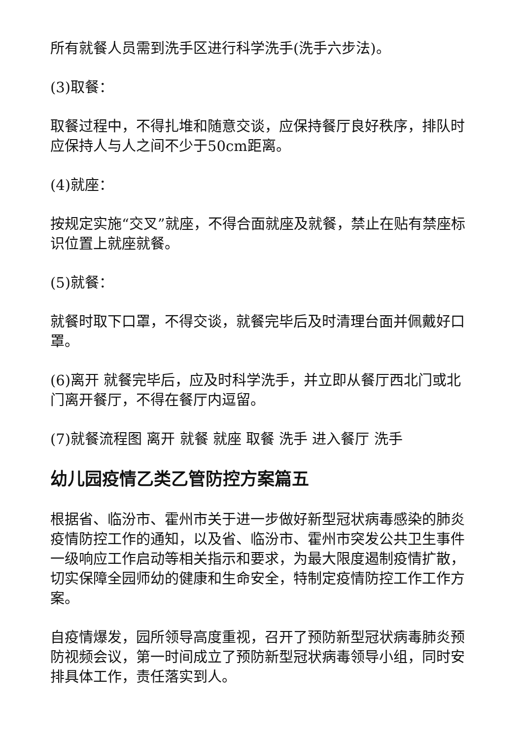所有就餐人员需到洗手区进行科学洗手(洗手六步法)。
(3)取餐：
取餐过程中，不得扎堆和随意交谈，应保持餐厅良好秩序，排队时应保持人与人之间不少于50cm距离。
(4)就座：
按规定实施“交叉”就座，不得合面就座及就餐，禁止在贴有禁座标识位置上就座就餐。
(5)就餐：
就餐时取下口罩，不得交谈，就餐完毕后及时清理台面并佩戴好口罩。
(6)离开 就餐完毕后，应及时科学洗手，并立即从餐厅西北门或北门离开餐厅，不得在餐厅内逗留。
(7)就餐流程图 离开 就餐 就座 取餐 洗手 进入餐厅 洗手
幼儿园疫情乙类乙管防控方案篇五
根据省、临汾市、霍州市关于进一步做好新型冠状病毒感染的肺炎疫情防控工作的通知，以及省、临汾市、霍州市突发公共卫生事件一级响应工作启动等相关指示和要求，为最大限度遏制疫情扩散，切实保障全园师幼的健康和生命安全，特制定疫情防控工作工作方案。
自疫情爆发，园所领导高度重视，召开了预防新型冠状病毒肺炎预防视频会议，第一时间成立了预防新型冠状病毒领导小组，同时安排具体工作，责任落实到人。